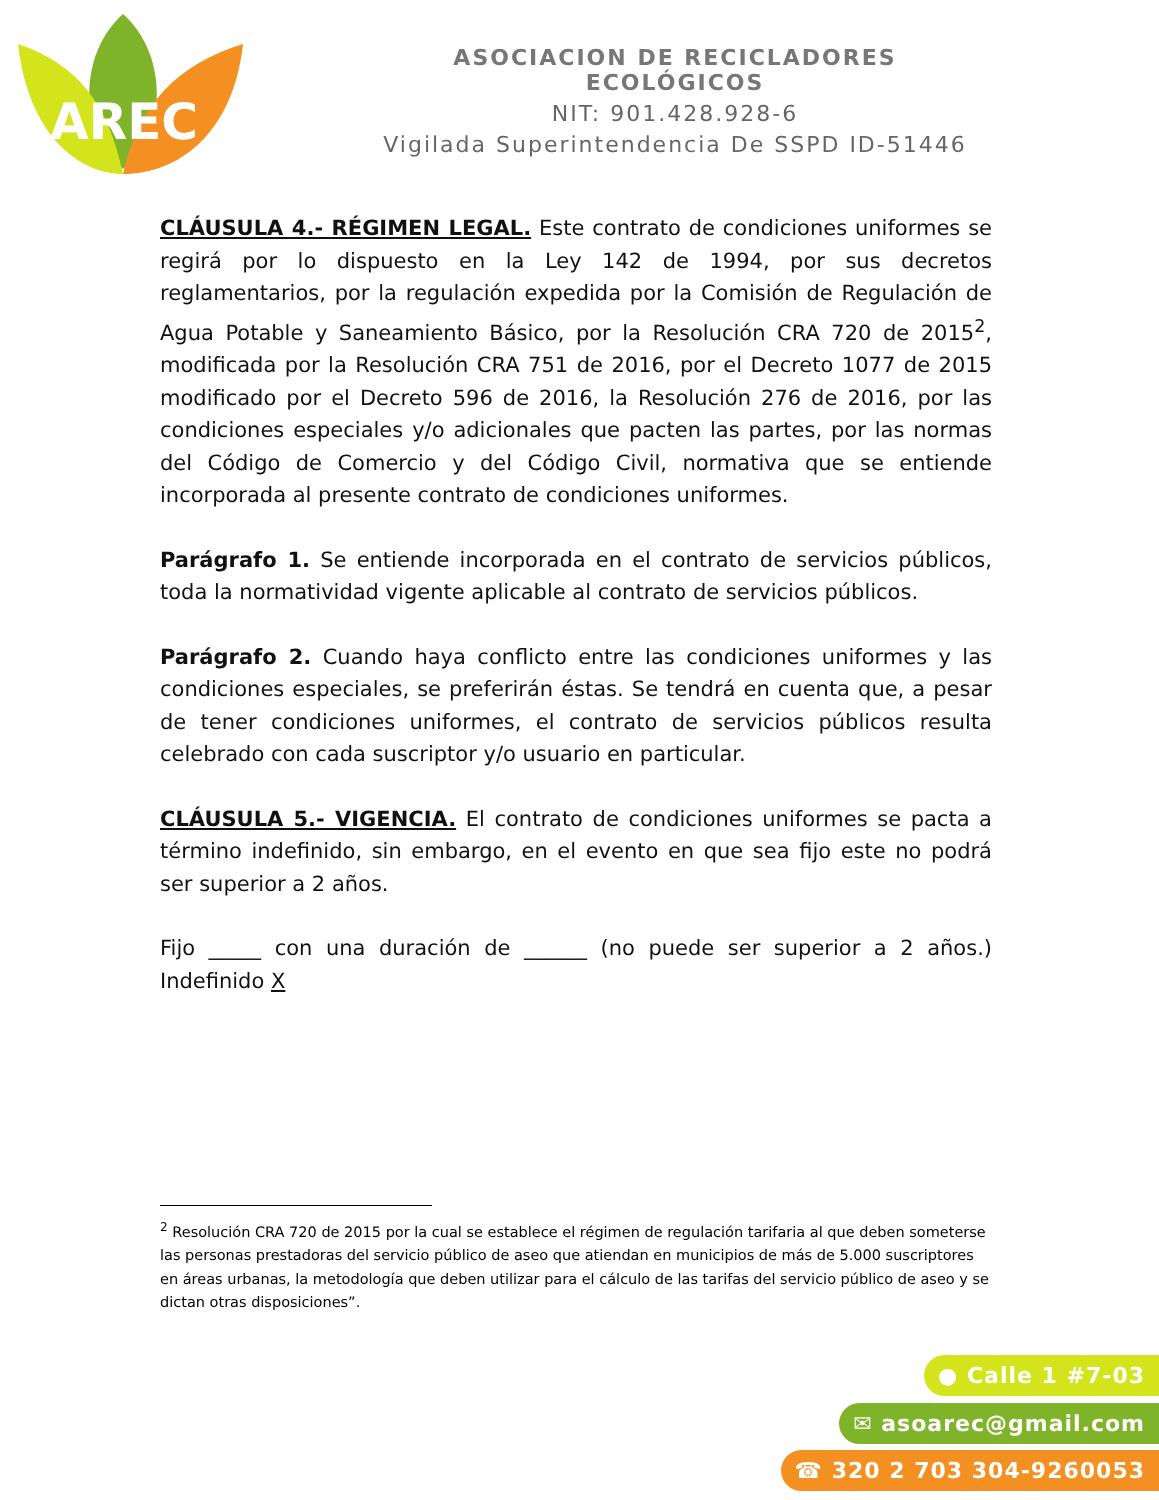AREC
ASOCIACION DE RECICLADORES ECOLÓGICOS
NIT: 901.428.928-6
Vigilada Superintendencia De SSPD ID-51446
CLÁUSULA 4.- RÉGIMEN LEGAL. Este contrato de condiciones uniformes se regirá por lo dispuesto en la Ley 142 de 1994, por sus decretos reglamentarios, por la regulación expedida por la Comisión de Regulación de Agua Potable y Saneamiento Básico, por la Resolución CRA 720 de 2015<sup>2</sup>, modificada por la Resolución CRA 751 de 2016, por el Decreto 1077 de 2015 modificado por el Decreto 596 de 2016, la Resolución 276 de 2016, por las condiciones especiales y/o adicionales que pacten las partes, por las normas del Código de Comercio y del Código Civil, normativa que se entiende incorporada al presente contrato de condiciones uniformes.
Parágrafo 1. Se entiende incorporada en el contrato de servicios públicos, toda la normatividad vigente aplicable al contrato de servicios públicos.
Parágrafo 2. Cuando haya conflicto entre las condiciones uniformes y las condiciones especiales, se preferirán éstas. Se tendrá en cuenta que, a pesar de tener condiciones uniformes, el contrato de servicios públicos resulta celebrado con cada suscriptor y/o usuario en particular.
CLÁUSULA 5.- VIGENCIA. El contrato de condiciones uniformes se pacta a término indefinido, sin embargo, en el evento en que sea fijo este no podrá ser superior a 2 años.
Fijo _____ con una duración de ______ (no puede ser superior a 2 años.) Indefinido X
<sup>2</sup> Resolución CRA 720 de 2015 por la cual se establece el régimen de regulación tarifaria al que deben someterse las personas prestadoras del servicio público de aseo que atiendan en municipios de más de 5.000 suscriptores en áreas urbanas, la metodología que deben utilizar para el cálculo de las tarifas del servicio público de aseo y se dictan otras disposiciones”.
● Calle 1 #7-03
✉ asoarec@gmail.com
☎ 320 2 703 304-9260053